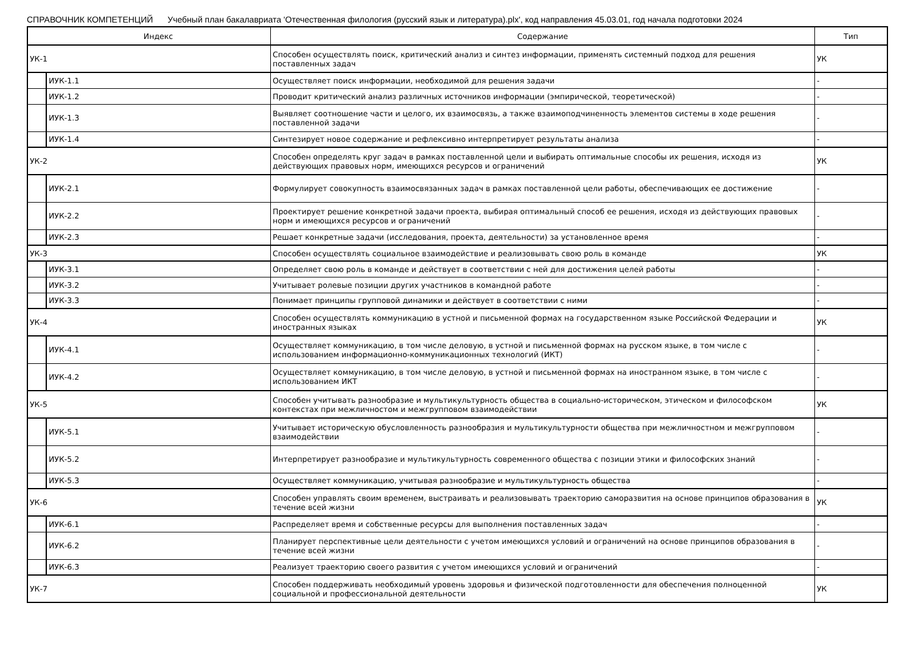СПРАВОЧНИК КОМПЕТЕНЦИЙ Учебный план бакалавриата 'Отечественная филология (русский язык и литература).plx', код направления 45.03.01, год начала подготовки 2024
| | Индекс | Содержание | Тип |
| --- | --- | --- | --- |
| УК-1 | | Способен осуществлять поиск, критический анализ и синтез информации, применять системный подход для решения поставленных задач | УК |
| | ИУК-1.1 | Осуществляет поиск информации, необходимой для решения задачи | - |
| | ИУК-1.2 | Проводит критический анализ различных источников информации (эмпирической, теоретической) | - |
| | ИУК-1.3 | Выявляет соотношение части и целого, их взаимосвязь, а также взаимоподчиненность элементов системы в ходе решения поставленной задачи | - |
| | ИУК-1.4 | Синтезирует новое содержание и рефлексивно интерпретирует результаты анализа | - |
| УК-2 | | Способен определять круг задач в рамках поставленной цели и выбирать оптимальные способы их решения, исходя из действующих правовых норм, имеющихся ресурсов и ограничений | УК |
| | ИУК-2.1 | Формулирует совокупность взаимосвязанных задач в рамках поставленной цели работы, обеспечивающих ее достижение | - |
| | ИУК-2.2 | Проектирует решение конкретной задачи проекта, выбирая оптимальный способ ее решения, исходя из действующих правовых норм и имеющихся ресурсов и ограничений | - |
| | ИУК-2.3 | Решает конкретные задачи (исследования, проекта, деятельности) за установленное время | - |
| УК-3 | | Способен осуществлять социальное взаимодействие и реализовывать свою роль в команде | УК |
| | ИУК-3.1 | Определяет свою роль в команде и действует в соответствии с ней для достижения целей работы | - |
| | ИУК-3.2 | Учитывает ролевые позиции других участников в командной работе | - |
| | ИУК-3.3 | Понимает принципы групповой динамики и действует в соответствии с ними | - |
| УК-4 | | Способен осуществлять коммуникацию в устной и письменной формах на государственном языке Российской Федерации и иностранных языках | УК |
| | ИУК-4.1 | Осуществляет коммуникацию, в том числе деловую, в устной и письменной формах на русском языке, в том числе с использованием информационно-коммуникационных технологий (ИКТ) | - |
| | ИУК-4.2 | Осуществляет коммуникацию, в том числе деловую, в устной и письменной формах на иностранном языке, в том числе с использованием ИКТ | - |
| УК-5 | | Способен учитывать разнообразие и мультикультурность общества в социально-историческом, этическом и философском контекстах при межличностом и межгрупповом взаимодействии | УК |
| | ИУК-5.1 | Учитывает историческую обусловленность разнообразия и мультикультурности общества при межличностном и межгрупповом взаимодействии | - |
| | ИУК-5.2 | Интерпретирует разнообразие и мультикультурность современного общества с позиции этики и философских знаний | - |
| | ИУК-5.3 | Осуществляет коммуникацию, учитывая разнообразие и мультикультурность общества | - |
| УК-6 | | Способен управлять своим временем, выстраивать и реализовывать траекторию саморазвития на основе принципов образования в течение всей жизни | УК |
| | ИУК-6.1 | Распределяет время и собственные ресурсы для выполнения поставленных задач | - |
| | ИУК-6.2 | Планирует перспективные цели деятельности с учетом имеющихся условий и ограничений на основе принципов образования в течение всей жизни | - |
| | ИУК-6.3 | Реализует траекторию своего развития с учетом имеющихся условий и ограничений | - |
| УК-7 | | Способен поддерживать необходимый уровень здоровья и физической подготовленности для обеспечения полноценной социальной и профессиональной деятельности | УК |